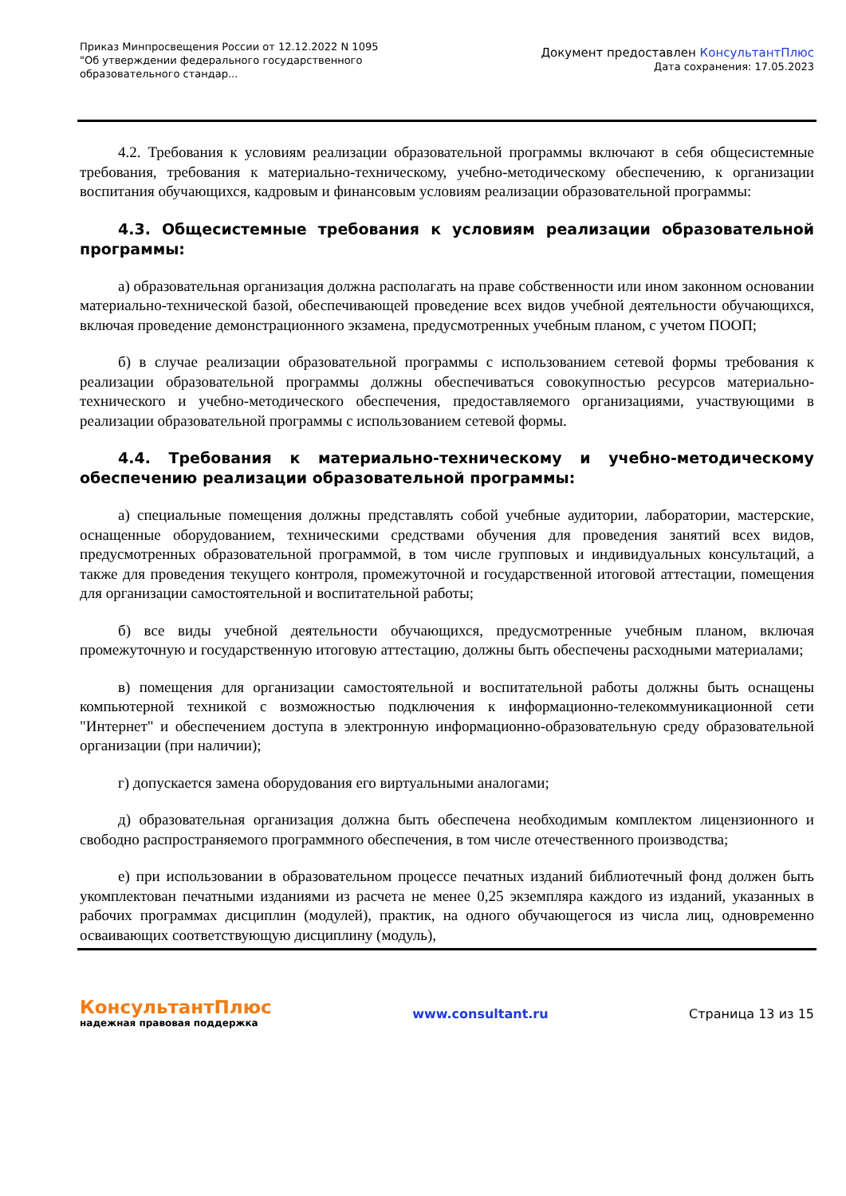Приказ Минпросвещения России от 12.12.2022 N 1095
"Об утверждении федерального государственного образовательного стандар...
Документ предоставлен КонсультантПлюс
Дата сохранения: 17.05.2023
4.2. Требования к условиям реализации образовательной программы включают в себя общесистемные требования, требования к материально-техническому, учебно-методическому обеспечению, к организации воспитания обучающихся, кадровым и финансовым условиям реализации образовательной программы:
4.3. Общесистемные требования к условиям реализации образовательной программы:
а) образовательная организация должна располагать на праве собственности или ином законном основании материально-технической базой, обеспечивающей проведение всех видов учебной деятельности обучающихся, включая проведение демонстрационного экзамена, предусмотренных учебным планом, с учетом ПООП;
б) в случае реализации образовательной программы с использованием сетевой формы требования к реализации образовательной программы должны обеспечиваться совокупностью ресурсов материально-технического и учебно-методического обеспечения, предоставляемого организациями, участвующими в реализации образовательной программы с использованием сетевой формы.
4.4. Требования к материально-техническому и учебно-методическому обеспечению реализации образовательной программы:
а) специальные помещения должны представлять собой учебные аудитории, лаборатории, мастерские, оснащенные оборудованием, техническими средствами обучения для проведения занятий всех видов, предусмотренных образовательной программой, в том числе групповых и индивидуальных консультаций, а также для проведения текущего контроля, промежуточной и государственной итоговой аттестации, помещения для организации самостоятельной и воспитательной работы;
б) все виды учебной деятельности обучающихся, предусмотренные учебным планом, включая промежуточную и государственную итоговую аттестацию, должны быть обеспечены расходными материалами;
в) помещения для организации самостоятельной и воспитательной работы должны быть оснащены компьютерной техникой с возможностью подключения к информационно-телекоммуникационной сети "Интернет" и обеспечением доступа в электронную информационно-образовательную среду образовательной организации (при наличии);
г) допускается замена оборудования его виртуальными аналогами;
д) образовательная организация должна быть обеспечена необходимым комплектом лицензионного и свободно распространяемого программного обеспечения, в том числе отечественного производства;
е) при использовании в образовательном процессе печатных изданий библиотечный фонд должен быть укомплектован печатными изданиями из расчета не менее 0,25 экземпляра каждого из изданий, указанных в рабочих программах дисциплин (модулей), практик, на одного обучающегося из числа лиц, одновременно осваивающих соответствующую дисциплину (модуль),
КонсультантПлюс
надежная правовая поддержка
www.consultant.ru Страница 13 из 15